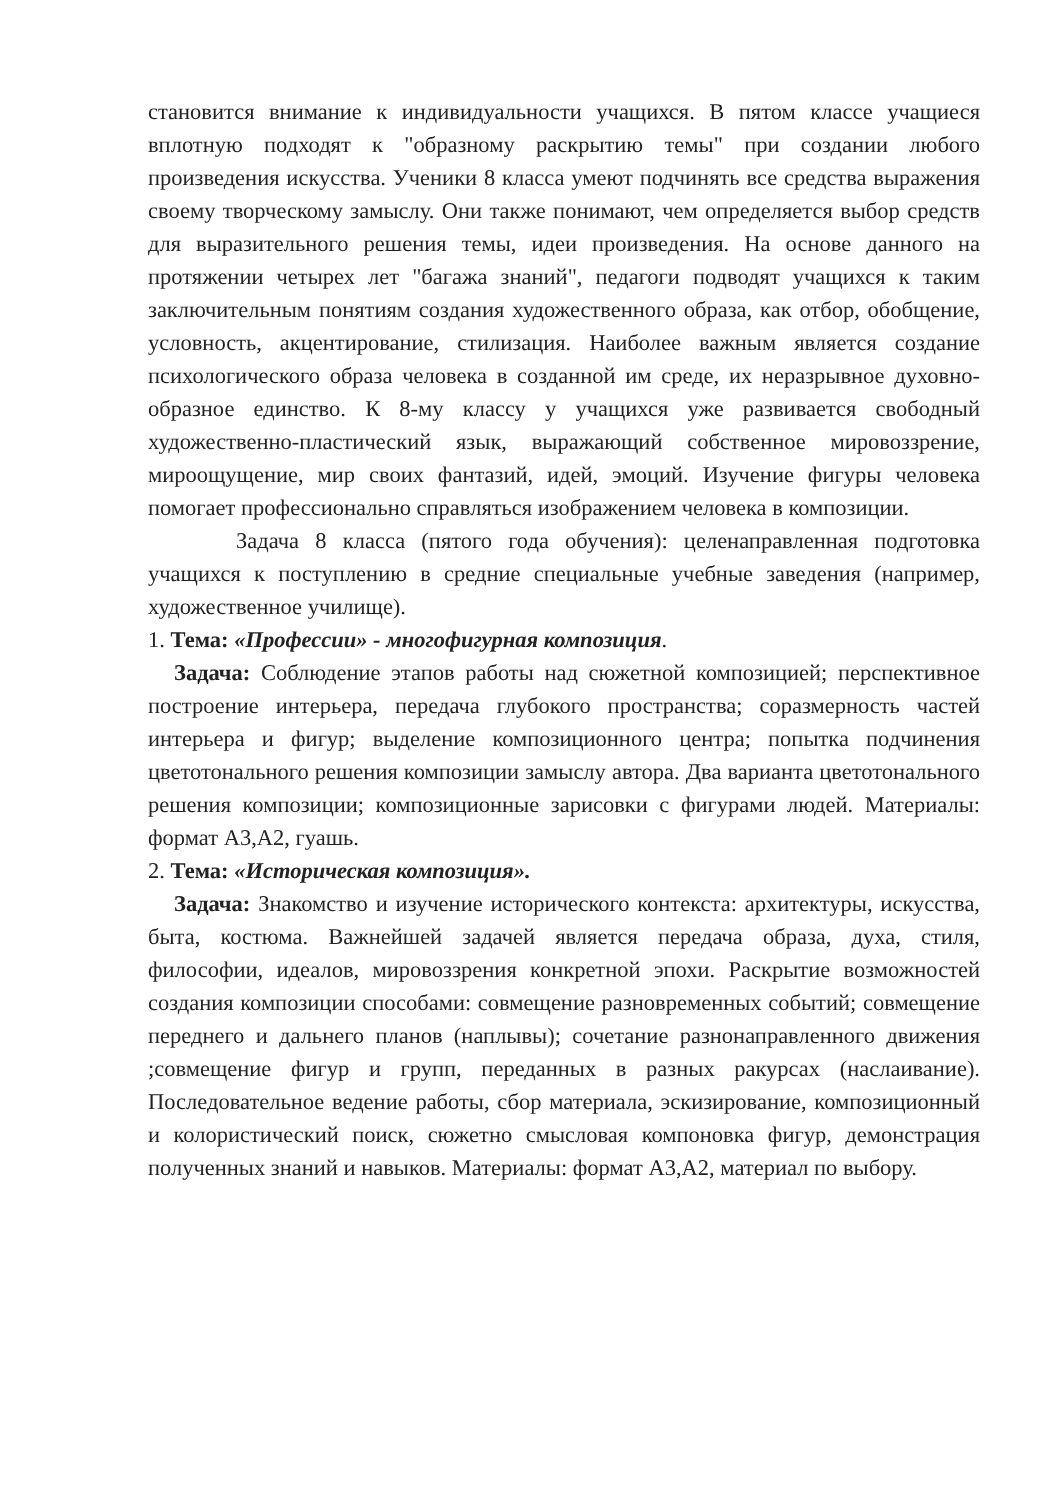становится внимание к индивидуальности учащихся. В пятом классе учащиеся вплотную подходят к "образному раскрытию темы" при создании любого произведения искусства. Ученики 8 класса умеют подчинять все средства выражения своему творческому замыслу. Они также понимают, чем определяется выбор средств для выразительного решения темы, идеи произведения. На основе данного на протяжении четырех лет "багажа знаний", педагоги подводят учащихся к таким заключительным понятиям создания художественного образа, как отбор, обобщение, условность, акцентирование, стилизация. Наиболее важным является создание психологического образа человека в созданной им среде, их неразрывное духовно-образное единство. К 8-му классу у учащихся уже развивается свободный художественно-пластический язык, выражающий собственное мировоззрение, мироощущение, мир своих фантазий, идей, эмоций. Изучение фигуры человека помогает профессионально справляться изображением человека в композиции.
Задача 8 класса (пятого года обучения): целенаправленная подготовка учащихся к поступлению в средние специальные учебные заведения (например, художественное училище).
1. Тема: «Профессии» - многофигурная композиция.
Задача: Соблюдение этапов работы над сюжетной композицией; перспективное построение интерьера, передача глубокого пространства; соразмерность частей интерьера и фигур; выделение композиционного центра; попытка подчинения цветотонального решения композиции замыслу автора. Два варианта цветотонального решения композиции; композиционные зарисовки с фигурами людей. Материалы: формат А3,А2, гуашь.
2. Тема: «Историческая композиция».
Задача: Знакомство и изучение исторического контекста: архитектуры, искусства, быта, костюма. Важнейшей задачей является передача образа, духа, стиля, философии, идеалов, мировоззрения конкретной эпохи. Раскрытие возможностей создания композиции способами: совмещение разновременных событий; совмещение переднего и дальнего планов (наплывы); сочетание разнонаправленного движения ;совмещение фигур и групп, переданных в разных ракурсах (наслаивание). Последовательное ведение работы, сбор материала, эскизирование, композиционный и колористический поиск, сюжетно смысловая компоновка фигур, демонстрация полученных знаний и навыков. Материалы: формат А3,А2, материал по выбору.